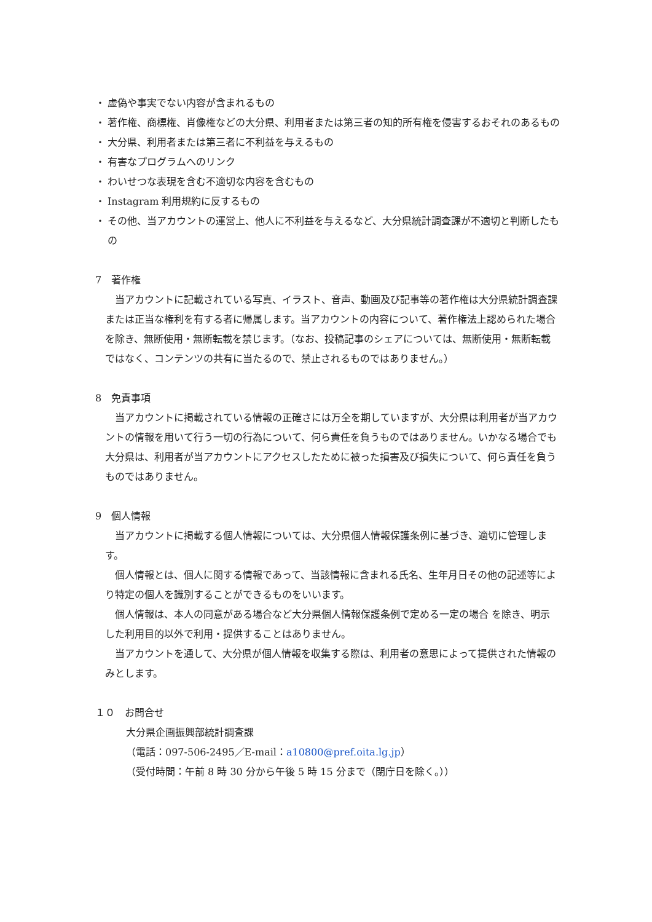・ 虚偽や事実でない内容が含まれるもの
・ 著作権、商標権、肖像権などの大分県、利用者または第三者の知的所有権を侵害するおそれのあるもの
・ 大分県、利用者または第三者に不利益を与えるもの
・ 有害なプログラムへのリンク
・ わいせつな表現を含む不適切な内容を含むもの
・ Instagram 利用規約に反するもの
・ その他、当アカウントの運営上、他人に不利益を与えるなど、大分県統計調査課が不適切と判断したもの
7　著作権
当アカウントに記載されている写真、イラスト、音声、動画及び記事等の著作権は大分県統計調査課または正当な権利を有する者に帰属します。当アカウントの内容について、著作権法上認められた場合を除き、無断使用・無断転載を禁じます。（なお、投稿記事のシェアについては、無断使用・無断転載ではなく、コンテンツの共有に当たるので、禁止されるものではありません。）
8　免責事項
当アカウントに掲載されている情報の正確さには万全を期していますが、大分県は利用者が当アカウントの情報を用いて行う一切の行為について、何ら責任を負うものではありません。いかなる場合でも大分県は、利用者が当アカウントにアクセスしたために被った損害及び損失について、何ら責任を負うものではありません。
9　個人情報
当アカウントに掲載する個人情報については、大分県個人情報保護条例に基づき、適切に管理します。
個人情報とは、個人に関する情報であって、当該情報に含まれる氏名、生年月日その他の記述等により特定の個人を識別することができるものをいいます。
個人情報は、本人の同意がある場合など大分県個人情報保護条例で定める一定の場合 を除き、明示した利用目的以外で利用・提供することはありません。
当アカウントを通して、大分県が個人情報を収集する際は、利用者の意思によって提供された情報のみとします。
１０　お問合せ
大分県企画振興部統計調査課
（電話：097-506-2495／E-mail：a10800@pref.oita.lg.jp）
（受付時間：午前 8 時 30 分から午後 5 時 15 分まで（閉庁日を除く。））